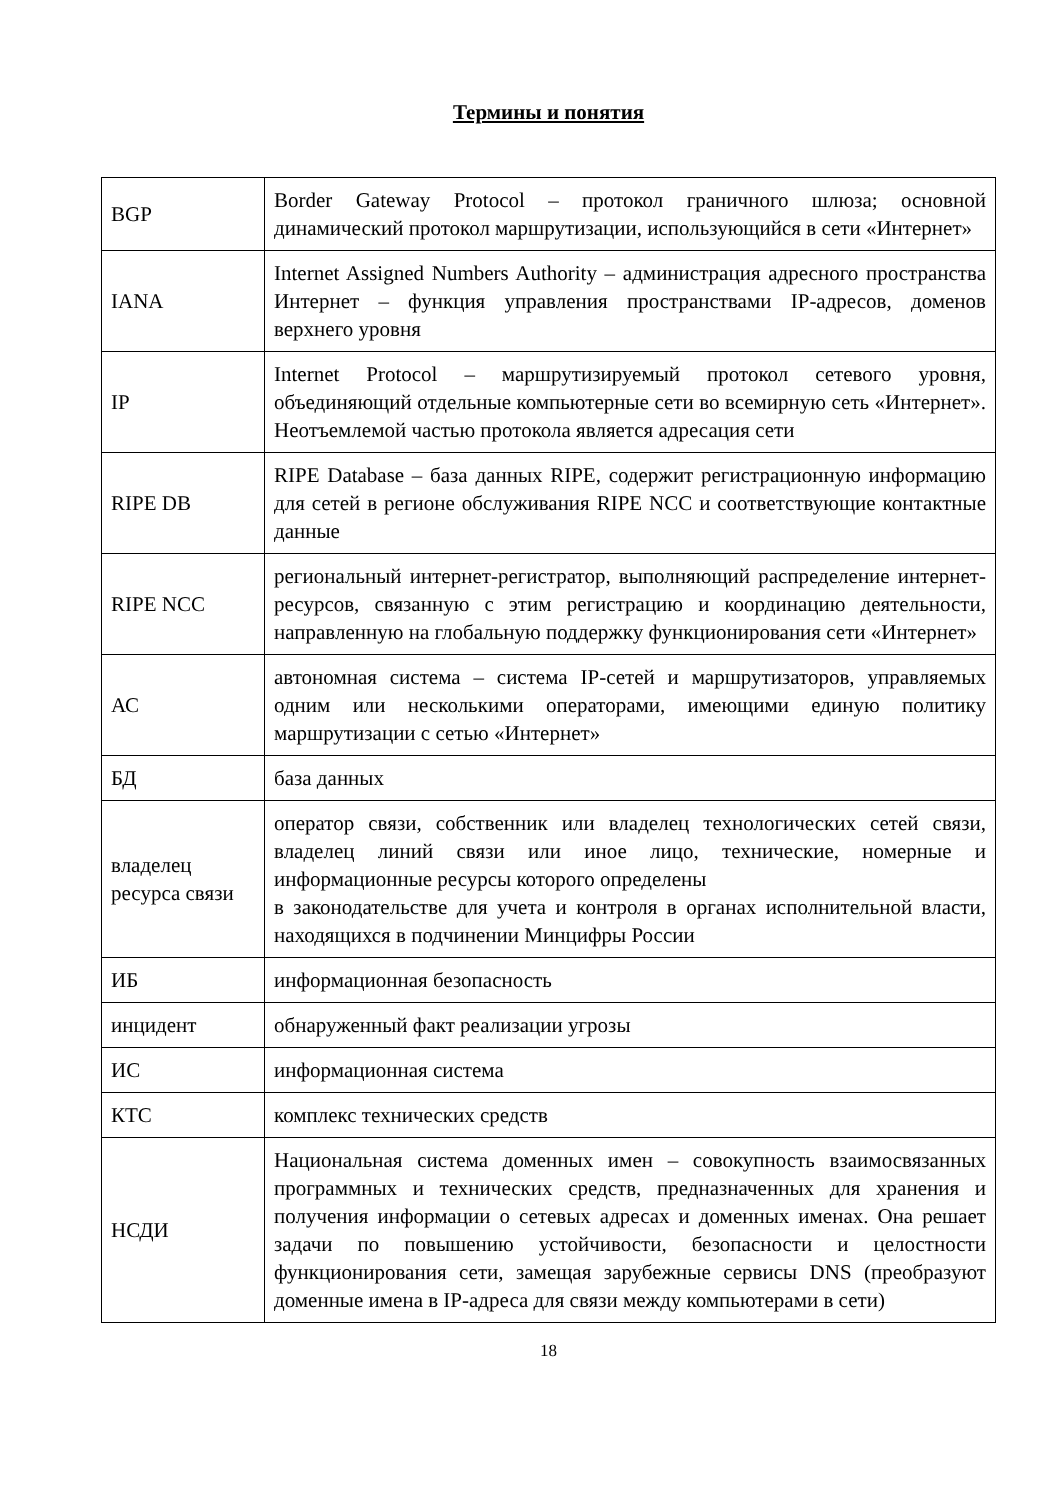Термины и понятия
| BGP | Border Gateway Protocol – протокол граничного шлюза; основной динамический протокол маршрутизации, использующийся в сети «Интернет» |
| IANA | Internet Assigned Numbers Authority – администрация адресного пространства Интернет – функция управления пространствами IP-адресов, доменов верхнего уровня |
| IP | Internet Protocol – маршрутизируемый протокол сетевого уровня, объединяющий отдельные компьютерные сети во всемирную сеть «Интернет». Неотъемлемой частью протокола является адресация сети |
| RIPE DB | RIPE Database – база данных RIPE, содержит регистрационную информацию для сетей в регионе обслуживания RIPE NCC и соответствующие контактные данные |
| RIPE NCC | региональный интернет-регистратор, выполняющий распределение интернет-ресурсов, связанную с этим регистрацию и координацию деятельности, направленную на глобальную поддержку функционирования сети «Интернет» |
| АС | автономная система – система IP-сетей и маршрутизаторов, управляемых одним или несколькими операторами, имеющими единую политику маршрутизации с сетью «Интернет» |
| БД | база данных |
| владелец ресурса связи | оператор связи, собственник или владелец технологических сетей связи, владелец линий связи или иное лицо, технические, номерные и информационные ресурсы которого определены в законодательстве для учета и контроля в органах исполнительной власти, находящихся в подчинении Минцифры России |
| ИБ | информационная безопасность |
| инцидент | обнаруженный факт реализации угрозы |
| ИС | информационная система |
| КТС | комплекс технических средств |
| НСДИ | Национальная система доменных имен – совокупность взаимосвязанных программных и технических средств, предназначенных для хранения и получения информации о сетевых адресах и доменных именах. Она решает задачи по повышению устойчивости, безопасности и целостности функционирования сети, замещая зарубежные сервисы DNS (преобразуют доменные имена в IP-адреса для связи между компьютерами в сети) |
18